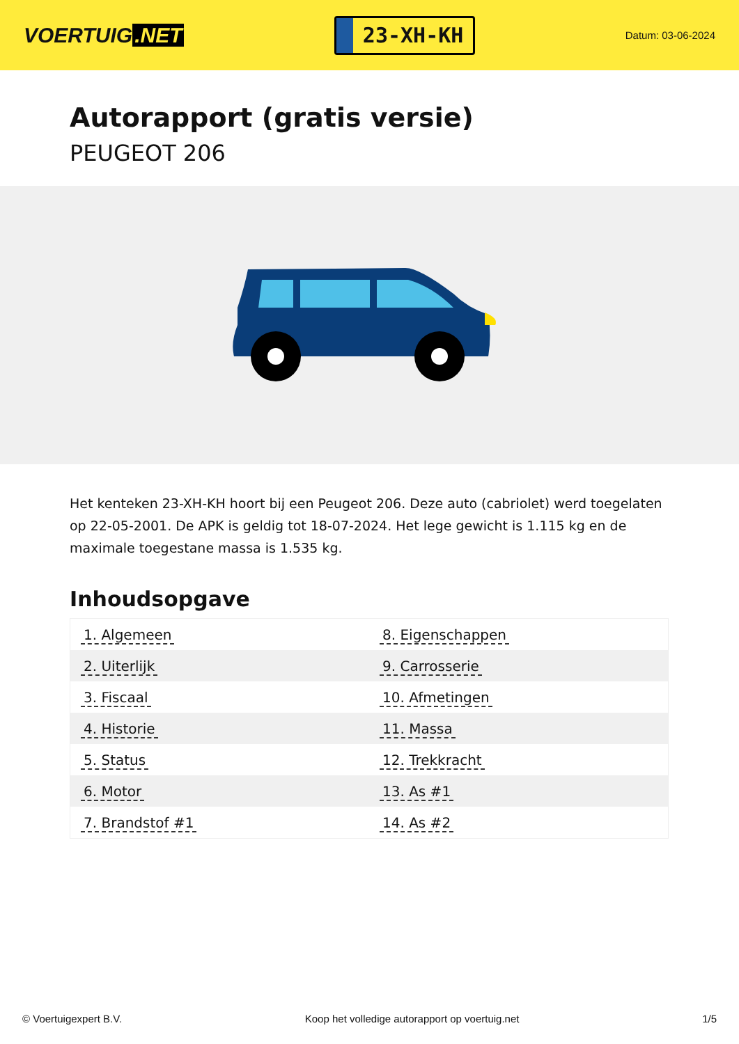VOERTUIG.NET
23-XH-KH
Datum: 03-06-2024
Autorapport (gratis versie)
PEUGEOT 206
Het kenteken 23-XH-KH hoort bij een Peugeot 206. Deze auto (cabriolet) werd toegelaten op 22-05-2001. De APK is geldig tot 18-07-2024. Het lege gewicht is 1.115 kg en de maximale toegestane massa is 1.535 kg.
Inhoudsopgave
| 1. Algemeen | 8. Eigenschappen |
| 2. Uiterlijk | 9. Carrosserie |
| 3. Fiscaal | 10. Afmetingen |
| 4. Historie | 11. Massa |
| 5. Status | 12. Trekkracht |
| 6. Motor | 13. As #1 |
| 7. Brandstof #1 | 14. As #2 |
© Voertuigexpert B.V. Koop het volledige autorapport op voertuig.net 1/5